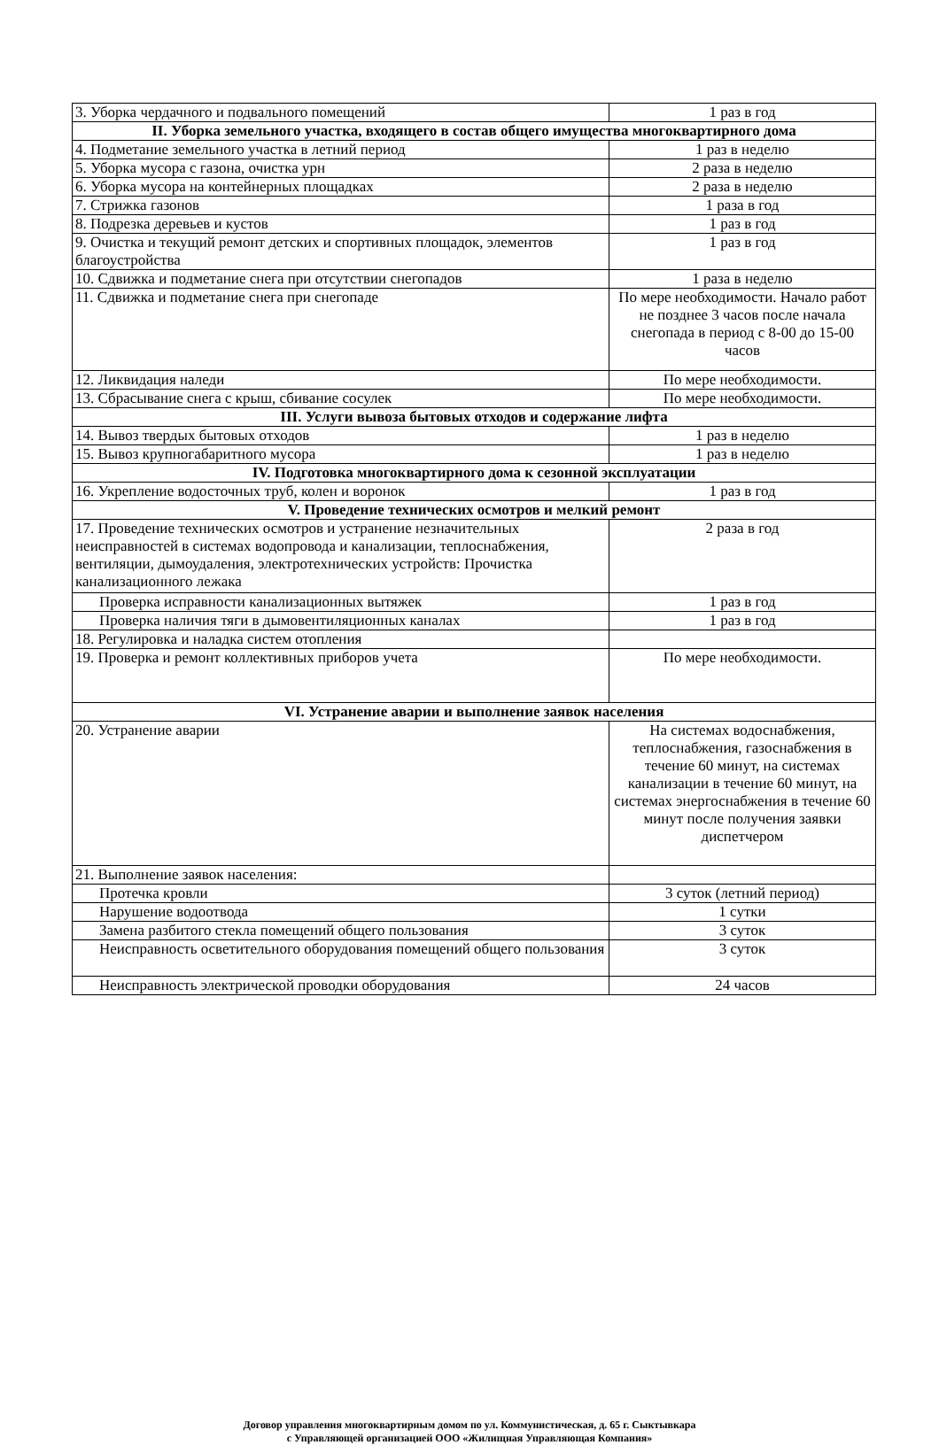| 3. Уборка чердачного и подвального помещений | 1 раз в год |
| II. Уборка земельного участка, входящего в состав общего имущества многоквартирного дома | |
| 4. Подметание земельного участка в летний период | 1 раз в неделю |
| 5. Уборка мусора с газона, очистка урн | 2 раза в неделю |
| 6. Уборка мусора на контейнерных площадках | 2 раза в неделю |
| 7. Стрижка газонов | 1 раза в год |
| 8. Подрезка деревьев и кустов | 1 раз в год |
| 9. Очистка и текущий ремонт детских и спортивных площадок, элементов благоустройства | 1 раз в год |
| 10. Сдвижка и подметание снега при отсутствии снегопадов | 1 раза в неделю |
| 11. Сдвижка и подметание снега при снегопаде | По мере необходимости. Начало работ не позднее 3 часов после начала снегопада в период с 8-00 до 15-00 часов |
| 12. Ликвидация наледи | По мере необходимости. |
| 13. Сбрасывание снега с крыш, сбивание сосулек | По мере необходимости. |
| III. Услуги вывоза бытовых отходов и содержание лифта | |
| 14. Вывоз твердых бытовых отходов | 1 раз в неделю |
| 15. Вывоз крупногабаритного мусора | 1 раз в неделю |
| IV. Подготовка многоквартирного дома к сезонной эксплуатации | |
| 16. Укрепление водосточных труб, колен и воронок | 1 раз в год |
| V. Проведение технических осмотров и мелкий ремонт | |
| 17. Проведение технических осмотров и устранение незначительных неисправностей в системах водопровода и канализации, теплоснабжения, вентиляции, дымоудаления, электротехнических устройств: Прочистка канализационного лежака | 2 раза в год |
| Проверка исправности канализационных вытяжек | 1 раз в год |
| Проверка наличия тяги в дымовентиляционных каналах | 1 раз в год |
| 18. Регулировка и наладка систем отопления | |
| 19. Проверка и ремонт коллективных приборов учета | По мере необходимости. |
| VI. Устранение аварии и выполнение заявок населения | |
| 20. Устранение аварии | На системах водоснабжения, теплоснабжения, газоснабжения в течение 60 минут, на системах канализации в течение 60 минут, на системах энергоснабжения в течение 60 минут после получения заявки диспетчером |
| 21. Выполнение заявок населения: | |
| Протечка кровли | 3 суток (летний период) |
| Нарушение водоотвода | 1 сутки |
| Замена разбитого стекла помещений общего пользования | 3 суток |
| Неисправность осветительного оборудования помещений общего пользования | 3 суток |
| Неисправность электрической проводки оборудования | 24 часов |
Договор управления многоквартирным домом по ул. Коммунистическая, д. 65 г. Сыктывкара
с Управляющей организацией ООО «Жилищная Управляющая Компания»